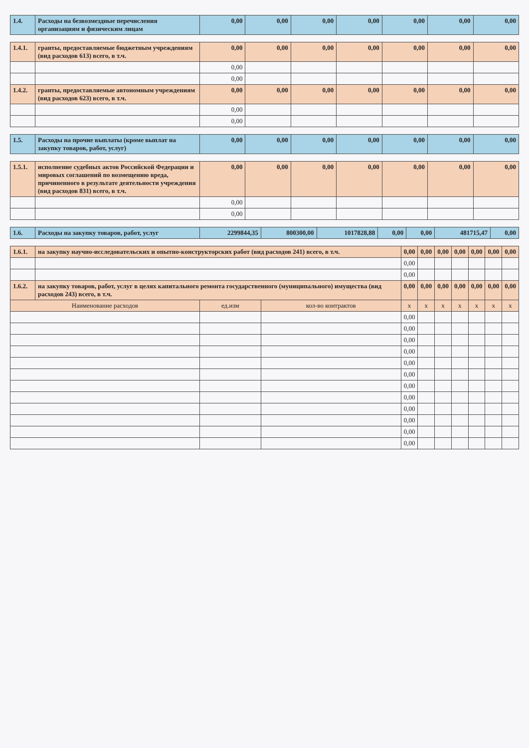| 1.4. | Расходы на безвозмездные перечисления организациям и физическим лицам | 0,00 | 0,00 | 0,00 | 0,00 | 0,00 | 0,00 | 0,00 |
| 1.4.1. | гранты, предоставляемые бюджетным учреждениям (вид расходов 613) всего, в т.ч. | 0,00 | 0,00 | 0,00 | 0,00 | 0,00 | 0,00 | 0,00 |
| | | 0,00 | | | | | | |
| | | 0,00 | | | | | | |
| 1.4.2. | гранты, предоставляемые автономным учреждениям (вид расходов 623) всего, в т.ч. | 0,00 | 0,00 | 0,00 | 0,00 | 0,00 | 0,00 | 0,00 |
| | | 0,00 | | | | | | |
| | | 0,00 | | | | | | |
| 1.5. | Расходы на прочие выплаты (кроме выплат на закупку товаров, работ, услуг) | 0,00 | 0,00 | 0,00 | 0,00 | 0,00 | 0,00 | 0,00 |
| 1.5.1. | исполнение судебных актов Российской Федерации и мировых соглашений по возмещению вреда, причиненного в результате деятельности учреждения (вид расходов 831) всего, в т.ч. | 0,00 | 0,00 | 0,00 | 0,00 | 0,00 | 0,00 | 0,00 |
| | | 0,00 | | | | | | |
| | | 0,00 | | | | | | |
| 1.6. | Расходы на закупку товаров, работ, услуг | 2299844,35 | 800300,00 | 1017828,88 | 0,00 | 0,00 | 481715,47 | 0,00 |
| 1.6.1. | на закупку научно-исследовательских и опытно-конструкторских работ (вид расходов 241) всего, в т.ч. | | | 0,00 | 0,00 | 0,00 | 0,00 | 0,00 | 0,00 | 0,00 |
| | | | | 0,00 | | | | | | |
| | | | | 0,00 | | | | | | |
| 1.6.2. | на закупку товаров, работ, услуг в целях капитального ремонта государственного (муниципального) имущества (вид расходов 243) всего, в т.ч. | | | 0,00 | 0,00 | 0,00 | 0,00 | 0,00 | 0,00 | 0,00 |
| Наименование расходов | | ед.изм | кол-во контрактов | x | x | x | x | x | x | x |
| | | | | 0,00 | | | | | | |
| | | | | 0,00 | | | | | | |
| | | | | 0,00 | | | | | | |
| | | | | 0,00 | | | | | | |
| | | | | 0,00 | | | | | | |
| | | | | 0,00 | | | | | | |
| | | | | 0,00 | | | | | | |
| | | | | 0,00 | | | | | | |
| | | | | 0,00 | | | | | | |
| | | | | 0,00 | | | | | | |
| | | | | 0,00 | | | | | | |
| | | | | 0,00 | | | | | | |